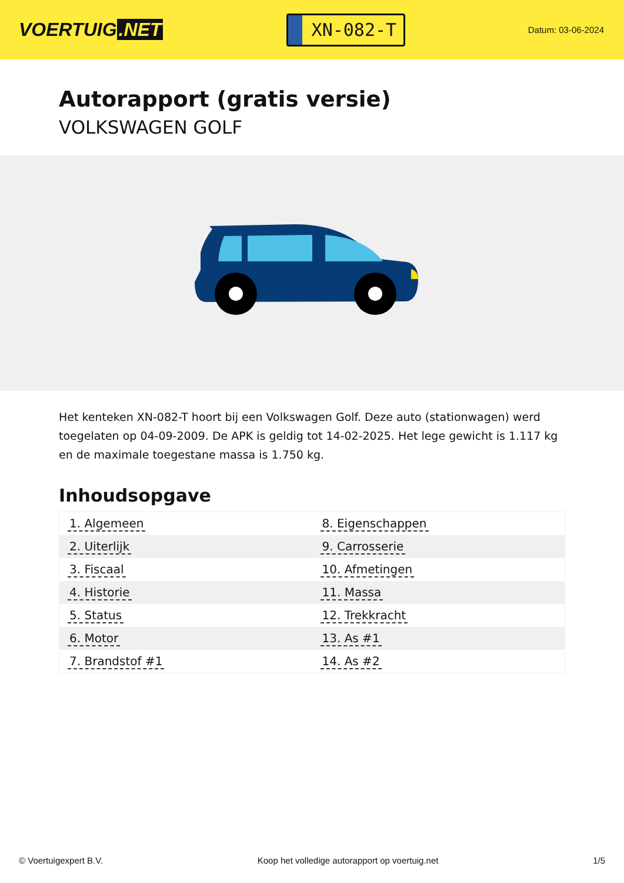VOERTUIG.NET
XN-082-T
Datum: 03-06-2024
Autorapport (gratis versie)
VOLKSWAGEN GOLF
Het kenteken XN-082-T hoort bij een Volkswagen Golf. Deze auto (stationwagen) werd toegelaten op 04-09-2009. De APK is geldig tot 14-02-2025. Het lege gewicht is 1.117 kg en de maximale toegestane massa is 1.750 kg.
Inhoudsopgave
| 1. Algemeen | 8. Eigenschappen |
| 2. Uiterlijk | 9. Carrosserie |
| 3. Fiscaal | 10. Afmetingen |
| 4. Historie | 11. Massa |
| 5. Status | 12. Trekkracht |
| 6. Motor | 13. As #1 |
| 7. Brandstof #1 | 14. As #2 |
© Voertuigexpert B.V. Koop het volledige autorapport op voertuig.net 1/5